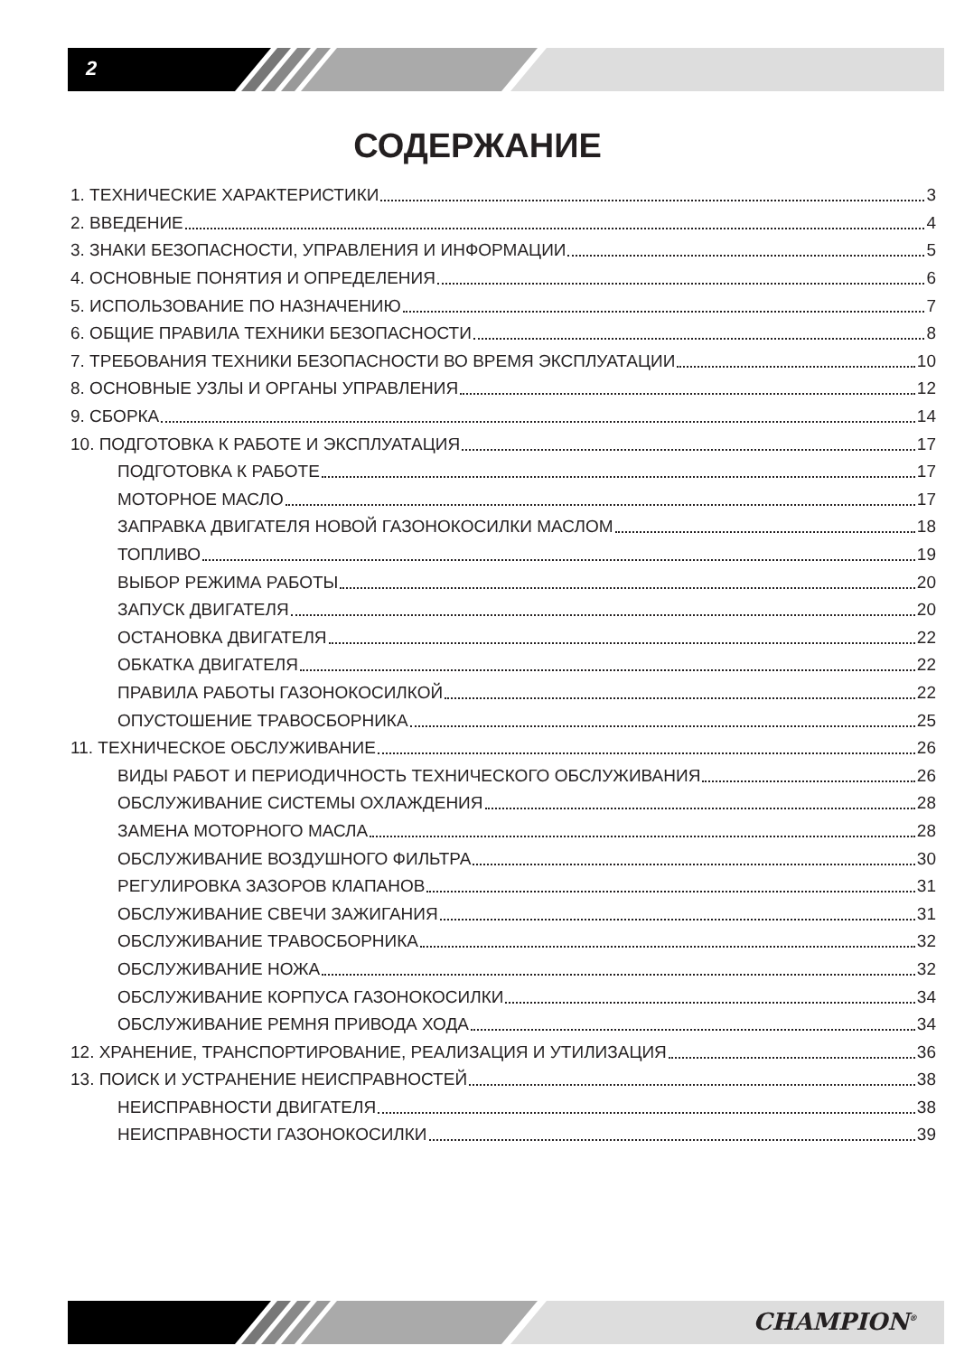2
СОДЕРЖАНИЕ
1. ТЕХНИЧЕСКИЕ ХАРАКТЕРИСТИКИ 3
2. ВВЕДЕНИЕ 4
3. ЗНАКИ БЕЗОПАСНОСТИ, УПРАВЛЕНИЯ И ИНФОРМАЦИИ 5
4. ОСНОВНЫЕ ПОНЯТИЯ И ОПРЕДЕЛЕНИЯ 6
5. ИСПОЛЬЗОВАНИЕ ПО НАЗНАЧЕНИЮ 7
6. ОБЩИЕ ПРАВИЛА ТЕХНИКИ БЕЗОПАСНОСТИ 8
7. ТРЕБОВАНИЯ ТЕХНИКИ БЕЗОПАСНОСТИ ВО ВРЕМЯ ЭКСПЛУАТАЦИИ 10
8. ОСНОВНЫЕ УЗЛЫ И ОРГАНЫ УПРАВЛЕНИЯ 12
9. СБОРКА 14
10. ПОДГОТОВКА К РАБОТЕ И ЭКСПЛУАТАЦИЯ 17
ПОДГОТОВКА К РАБОТЕ 17
МОТОРНОЕ МАСЛО 17
ЗАПРАВКА ДВИГАТЕЛЯ НОВОЙ ГАЗОНОКОСИЛКИ МАСЛОМ 18
ТОПЛИВО 19
ВЫБОР РЕЖИМА РАБОТЫ 20
ЗАПУСК ДВИГАТЕЛЯ 20
ОСТАНОВКА ДВИГАТЕЛЯ 22
ОБКАТКА ДВИГАТЕЛЯ 22
ПРАВИЛА РАБОТЫ ГАЗОНОКОСИЛКОЙ 22
ОПУСТОШЕНИЕ ТРАВОСБОРНИКА 25
11. ТЕХНИЧЕСКОЕ ОБСЛУЖИВАНИЕ 26
ВИДЫ РАБОТ И ПЕРИОДИЧНОСТЬ ТЕХНИЧЕСКОГО ОБСЛУЖИВАНИЯ 26
ОБСЛУЖИВАНИЕ СИСТЕМЫ ОХЛАЖДЕНИЯ 28
ЗАМЕНА МОТОРНОГО МАСЛА 28
ОБСЛУЖИВАНИЕ ВОЗДУШНОГО ФИЛЬТРА 30
РЕГУЛИРОВКА ЗАЗОРОВ КЛАПАНОВ 31
ОБСЛУЖИВАНИЕ СВЕЧИ ЗАЖИГАНИЯ 31
ОБСЛУЖИВАНИЕ ТРАВОСБОРНИКА 32
ОБСЛУЖИВАНИЕ НОЖА 32
ОБСЛУЖИВАНИЕ КОРПУСА ГАЗОНОКОСИЛКИ 34
ОБСЛУЖИВАНИЕ РЕМНЯ ПРИВОДА ХОДА 34
12. ХРАНЕНИЕ, ТРАНСПОРТИРОВАНИЕ, РЕАЛИЗАЦИЯ И УТИЛИЗАЦИЯ 36
13. ПОИСК И УСТРАНЕНИЕ НЕИСПРАВНОСТЕЙ 38
НЕИСПРАВНОСТИ ДВИГАТЕЛЯ 38
НЕИСПРАВНОСТИ ГАЗОНОКОСИЛКИ 39
CHAMPION<sup>®</sup>